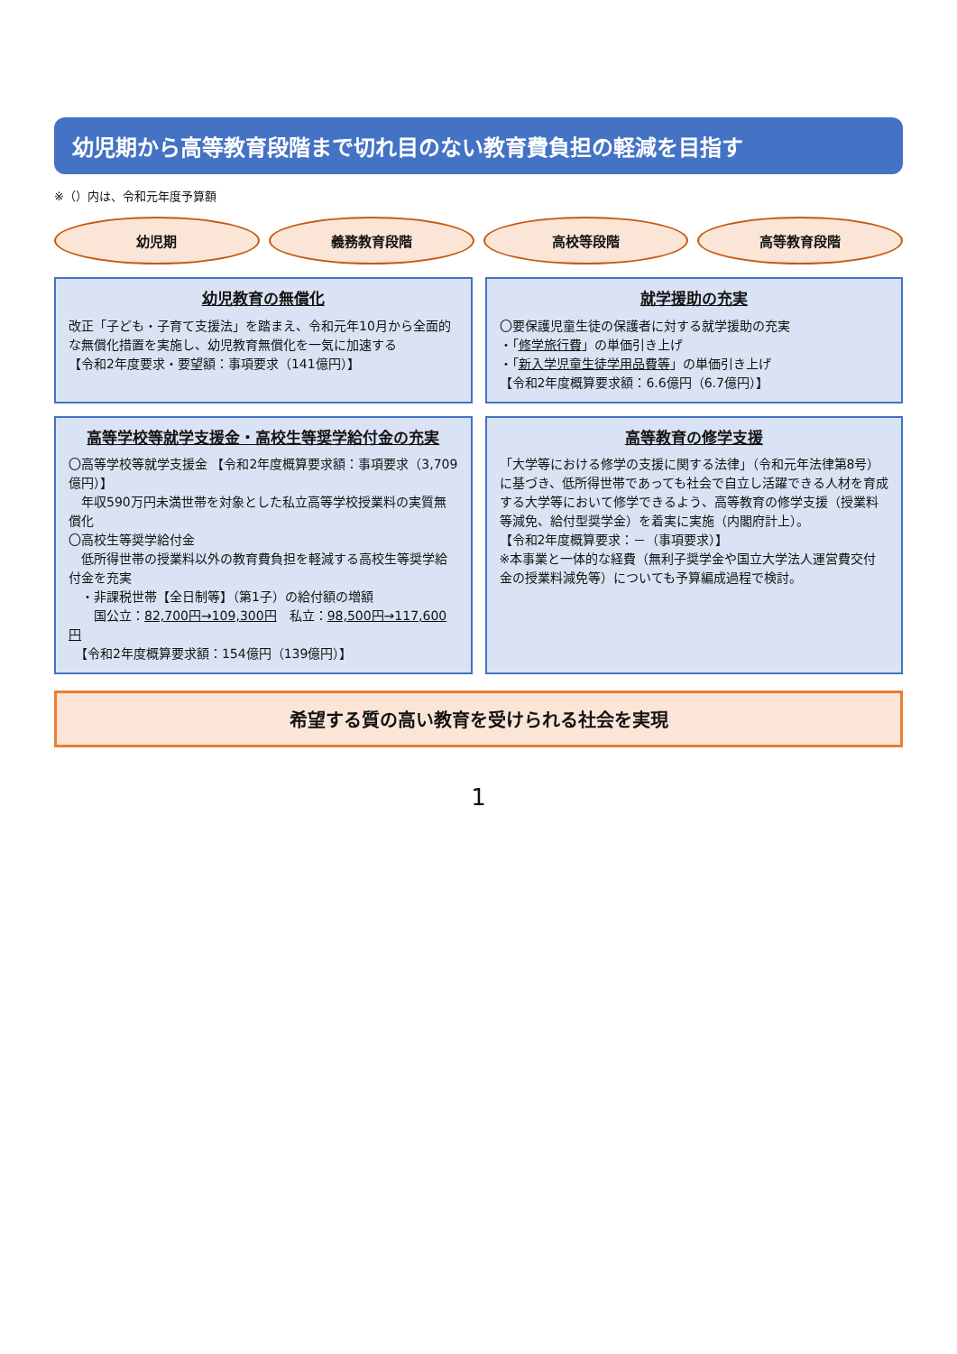幼児期から高等教育段階まで切れ目のない教育費負担の軽減を目指す
※（）内は、令和元年度予算額
幼児期 義務教育段階 高校等段階 高等教育段階
幼児教育の無償化
改正「子ども・子育て支援法」を踏まえ、令和元年10月から全面的な無償化措置を実施し、幼児教育無償化を一気に加速する
【令和2年度要求・要望額：事項要求（141億円）】
就学援助の充実
〇要保護児童生徒の保護者に対する就学援助の充実
・「修学旅行費」の単価引き上げ
・「新入学児童生徒学用品費等」の単価引き上げ
【令和2年度概算要求額：6.6億円（6.7億円）】
高等学校等就学支援金・高校生等奨学給付金の充実
〇高等学校等就学支援金 【令和2年度概算要求額：事項要求（3,709億円）】
　年収590万円未満世帯を対象とした私立高等学校授業料の実質無償化
〇高校生等奨学給付金
　低所得世帯の授業料以外の教育費負担を軽減する高校生等奨学給付金を充実
　・非課税世帯【全日制等】（第1子）の給付額の増額
　　国公立：82,700円→109,300円　私立：98,500円→117,600円
　【令和2年度概算要求額：154億円（139億円）】
高等教育の修学支援
「大学等における修学の支援に関する法律」（令和元年法律第8号）に基づき、低所得世帯であっても社会で自立し活躍できる人材を育成する大学等において修学できるよう、高等教育の修学支援（授業料等減免、給付型奨学金）を着実に実施（内閣府計上）。
【令和2年度概算要求：－（事項要求）】
※本事業と一体的な経費（無利子奨学金や国立大学法人運営費交付金の授業料減免等）についても予算編成過程で検討。
希望する質の高い教育を受けられる社会を実現
1